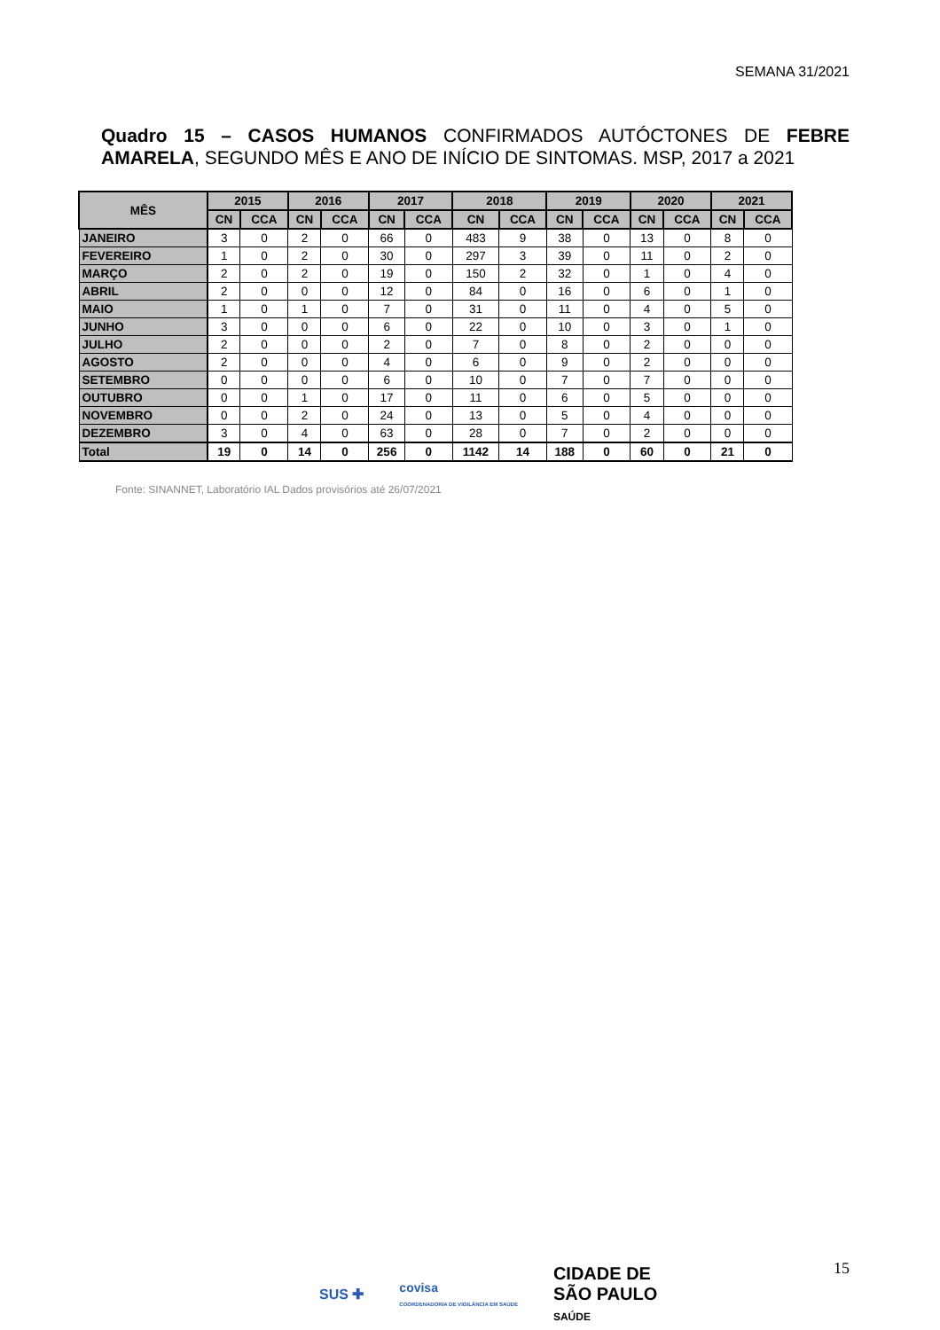SEMANA 31/2021
Quadro 15 – CASOS HUMANOS CONFIRMADOS AUTÓCTONES DE FEBRE AMARELA, SEGUNDO MÊS E ANO DE INÍCIO DE SINTOMAS. MSP, 2017 a 2021
| MÊS | 2015 | | 2016 | | 2017 | | 2018 | | 2019 | | 2020 | | 2021 | |
| --- | --- | --- | --- | --- | --- | --- | --- | --- | --- | --- | --- | --- | --- | --- |
| | CN | CCA | CN | CCA | CN | CCA | CN | CCA | CN | CCA | CN | CCA | CN | CCA |
| JANEIRO | 3 | 0 | 2 | 0 | 66 | 0 | 483 | 9 | 38 | 0 | 13 | 0 | 8 | 0 |
| FEVEREIRO | 1 | 0 | 2 | 0 | 30 | 0 | 297 | 3 | 39 | 0 | 11 | 0 | 2 | 0 |
| MARÇO | 2 | 0 | 2 | 0 | 19 | 0 | 150 | 2 | 32 | 0 | 1 | 0 | 4 | 0 |
| ABRIL | 2 | 0 | 0 | 0 | 12 | 0 | 84 | 0 | 16 | 0 | 6 | 0 | 1 | 0 |
| MAIO | 1 | 0 | 1 | 0 | 7 | 0 | 31 | 0 | 11 | 0 | 4 | 0 | 5 | 0 |
| JUNHO | 3 | 0 | 0 | 0 | 6 | 0 | 22 | 0 | 10 | 0 | 3 | 0 | 1 | 0 |
| JULHO | 2 | 0 | 0 | 0 | 2 | 0 | 7 | 0 | 8 | 0 | 2 | 0 | 0 | 0 |
| AGOSTO | 2 | 0 | 0 | 0 | 4 | 0 | 6 | 0 | 9 | 0 | 2 | 0 | 0 | 0 |
| SETEMBRO | 0 | 0 | 0 | 0 | 6 | 0 | 10 | 0 | 7 | 0 | 7 | 0 | 0 | 0 |
| OUTUBRO | 0 | 0 | 1 | 0 | 17 | 0 | 11 | 0 | 6 | 0 | 5 | 0 | 0 | 0 |
| NOVEMBRO | 0 | 0 | 2 | 0 | 24 | 0 | 13 | 0 | 5 | 0 | 4 | 0 | 0 | 0 |
| DEZEMBRO | 3 | 0 | 4 | 0 | 63 | 0 | 28 | 0 | 7 | 0 | 2 | 0 | 0 | 0 |
| Total | 19 | 0 | 14 | 0 | 256 | 0 | 1142 | 14 | 188 | 0 | 60 | 0 | 21 | 0 |
Fonte: SINANNET, Laboratório IAL Dados provisórios até 26/07/2021
15
SUS ✚ covisa
COORDENADORIA DE VIGILÂNCIA EM SAÚDE CIDADE DE
SÃO PAULO
SAÚDE